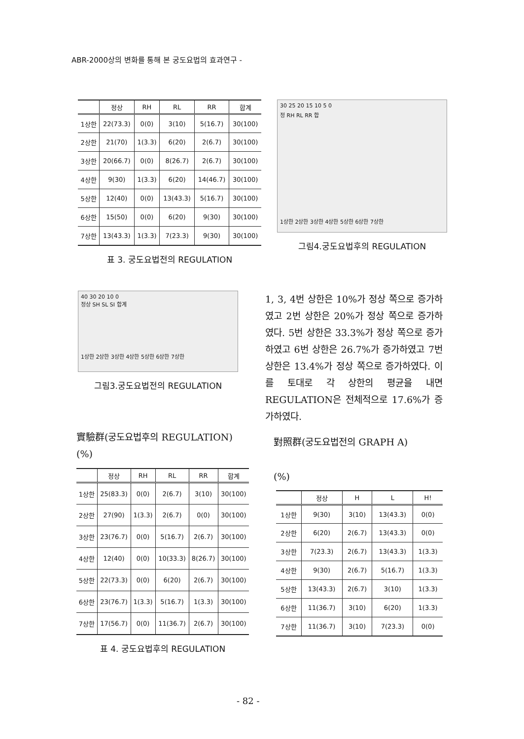ABR-2000상의 변화를 통해 본 궁도요법의 효과연구 -
| | 정상 | RH | RL | RR | 합계 |
| --- | --- | --- | --- | --- | --- |
| 1상한 | 22(73.3) | 0(0) | 3(10) | 5(16.7) | 30(100) |
| 2상한 | 21(70) | 1(3.3) | 6(20) | 2(6.7) | 30(100) |
| 3상한 | 20(66.7) | 0(0) | 8(26.7) | 2(6.7) | 30(100) |
| 4상한 | 9(30) | 1(3.3) | 6(20) | 14(46.7) | 30(100) |
| 5상한 | 12(40) | 0(0) | 13(43.3) | 5(16.7) | 30(100) |
| 6상한 | 15(50) | 0(0) | 6(20) | 9(30) | 30(100) |
| 7상한 | 13(43.3) | 1(3.3) | 7(23.3) | 9(30) | 30(100) |
표 3. 궁도요법전의 REGULATION
30 25 20 15 10 5 0
정 RH RL RR 합
1상한 2상한 3상한 4상한 5상한 6상한 7상한
그림4.궁도요법후의 REGULATION
40 30 20 10 0
정상 SH SL SI 합계
1상한 2상한 3상한 4상한 5상한 6상한 7상한
그림3.궁도요법전의 REGULATION
1, 3, 4번 상한은 10%가 정상 쪽으로 증가하였고 2번 상한은 20%가 정상 쪽으로 증가하였다. 5번 상한은 33.3%가 정상 쪽으로 증가하였고 6번 상한은 26.7%가 증가하였고 7번 상한은 13.4%가 정상 쪽으로 증가하였다. 이를 토대로 각 상한의 평균을 내면 REGULATION은 전체적으로 17.6%가 증가하였다.
實驗群(궁도요법후의 REGULATION)
(%)
對照群(궁도요법전의 GRAPH A)
| | 정상 | RH | RL | RR | 합계 |
| --- | --- | --- | --- | --- | --- |
| 1상한 | 25(83.3) | 0(0) | 2(6.7) | 3(10) | 30(100) |
| 2상한 | 27(90) | 1(3.3) | 2(6.7) | 0(0) | 30(100) |
| 3상한 | 23(76.7) | 0(0) | 5(16.7) | 2(6.7) | 30(100) |
| 4상한 | 12(40) | 0(0) | 10(33.3) | 8(26.7) | 30(100) |
| 5상한 | 22(73.3) | 0(0) | 6(20) | 2(6.7) | 30(100) |
| 6상한 | 23(76.7) | 1(3.3) | 5(16.7) | 1(3.3) | 30(100) |
| 7상한 | 17(56.7) | 0(0) | 11(36.7) | 2(6.7) | 30(100) |
표 4. 궁도요법후의 REGULATION
(%)
| | 정상 | H | L | H! |
| --- | --- | --- | --- | --- |
| 1상한 | 9(30) | 3(10) | 13(43.3) | 0(0) |
| 2상한 | 6(20) | 2(6.7) | 13(43.3) | 0(0) |
| 3상한 | 7(23.3) | 2(6.7) | 13(43.3) | 1(3.3) |
| 4상한 | 9(30) | 2(6.7) | 5(16.7) | 1(3.3) |
| 5상한 | 13(43.3) | 2(6.7) | 3(10) | 1(3.3) |
| 6상한 | 11(36.7) | 3(10) | 6(20) | 1(3.3) |
| 7상한 | 11(36.7) | 3(10) | 7(23.3) | 0(0) |
- 82 -